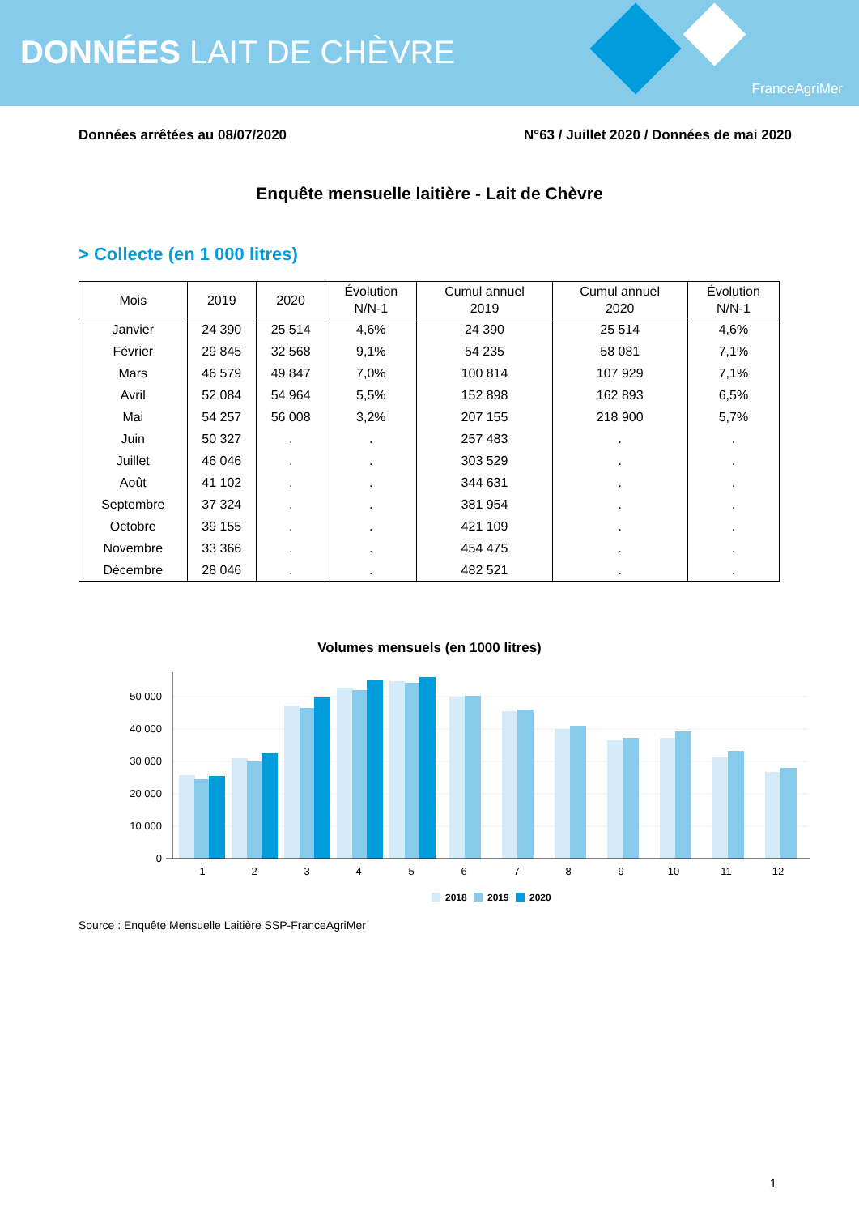DONNÉES LAIT DE CHÈVRE
FranceAgriMer
Données arrêtées au 08/07/2020 N°63 / Juillet 2020 / Données de mai 2020
Enquête mensuelle laitière - Lait de Chèvre
> Collecte (en 1 000 litres)
| Mois | 2019 | 2020 | Évolution N/N-1 | Cumul annuel 2019 | Cumul annuel 2020 | Évolution N/N-1 |
| --- | --- | --- | --- | --- | --- | --- |
| Janvier | 24 390 | 25 514 | 4,6% | 24 390 | 25 514 | 4,6% |
| Février | 29 845 | 32 568 | 9,1% | 54 235 | 58 081 | 7,1% |
| Mars | 46 579 | 49 847 | 7,0% | 100 814 | 107 929 | 7,1% |
| Avril | 52 084 | 54 964 | 5,5% | 152 898 | 162 893 | 6,5% |
| Mai | 54 257 | 56 008 | 3,2% | 207 155 | 218 900 | 5,7% |
| Juin | 50 327 | . | . | 257 483 | . | . |
| Juillet | 46 046 | . | . | 303 529 | . | . |
| Août | 41 102 | . | . | 344 631 | . | . |
| Septembre | 37 324 | . | . | 381 954 | . | . |
| Octobre | 39 155 | . | . | 421 109 | . | . |
| Novembre | 33 366 | . | . | 454 475 | . | . |
| Décembre | 28 046 | . | . | 482 521 | . | . |
Volumes mensuels (en 1000 litres)
50 000
40 000
30 000
20 000
10 000
0
1
2
3
4
5
6
7
8
9
10
11
12
2018
2019
2020
Source : Enquête Mensuelle Laitière SSP-FranceAgriMer
1